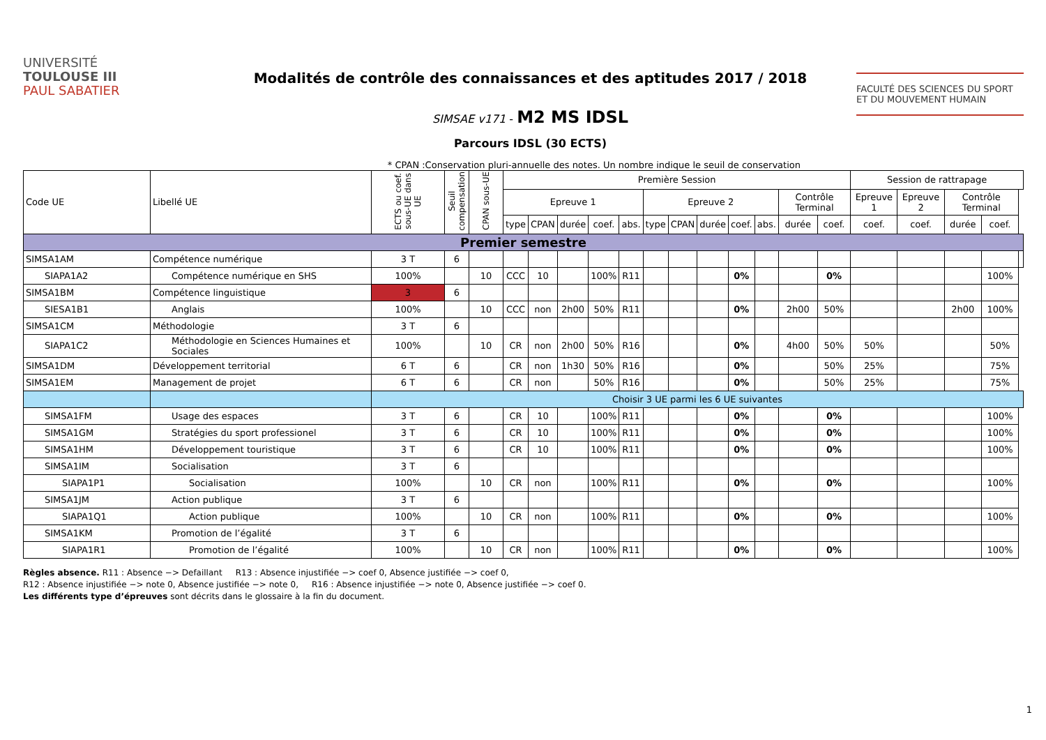UNIVERSITÉ
TOULOUSE III
PAUL SABATIER
Modalités de contrôle des connaissances et des aptitudes 2017 / 2018
SIMSAE v171 - M2 MS IDSL
Parcours IDSL (30 ECTS)
FACULTÉ DES SCIENCES DU SPORT
ET DU MOUVEMENT HUMAIN
* CPAN :Conservation pluri-annuelle des notes. Un nombre indique le seuil de conservation
| Code UE | Libellé UE | ECTS ou coef. sous-UE dans UE | Seuil compensation | CPAN sous-UE | Première Session | | | | | | | | | | | | Session de rattrapage | | | | |
| --- | --- | --- | --- | --- | --- | --- | --- | --- | --- | --- | --- | --- | --- | --- | --- | --- | --- | --- | --- | --- | --- |
| | | | | | Epreuve 1 | | | | | Epreuve 2 | | | | | Contrôle Terminal | | Epreuve 1 | Epreuve 2 | Contrôle Terminal | | |
| | | | | | type | CPAN | durée | coef. | abs. | type | CPAN | durée | coef. | abs. | durée | coef. | coef. | coef. | durée | coef. | |
| Premier semestre | | | | | | | | | | | | | | | | | | | | | |
| SIMSA1AM | Compétence numérique | 3 T | 6 | | | | | | | | | | | | | | | | | | |
| SIAPA1A2 | Compétence numérique en SHS | 100% | | 10 | CCC | 10 | | 100% | R11 | | | | 0% | | | 0% | | | | 100% | |
| SIMSA1BM | Compétence linguistique | 3 | 6 | | | | | | | | | | | | | | | | | | |
| SIESA1B1 | Anglais | 100% | | 10 | CCC | non | 2h00 | 50% | R11 | | | | 0% | | 2h00 | 50% | | | 2h00 | 100% | |
| SIMSA1CM | Méthodologie | 3 T | 6 | | | | | | | | | | | | | | | | | | |
| SIAPA1C2 | Méthodologie en Sciences Humaines et Sociales | 100% | | 10 | CR | non | 2h00 | 50% | R16 | | | | 0% | | 4h00 | 50% | 50% | | | 50% | |
| SIMSA1DM | Développement territorial | 6 T | 6 | | CR | non | 1h30 | 50% | R16 | | | | 0% | | | 50% | 25% | | | 75% | |
| SIMSA1EM | Management de projet | 6 T | 6 | | CR | non | | 50% | R16 | | | | 0% | | | 50% | 25% | | | 75% | |
| | | Choisir 3 UE parmi les 6 UE suivantes | | | | | | | | | | | | | | | | | | | |
| SIMSA1FM | Usage des espaces | 3 T | 6 | | CR | 10 | | 100% | R11 | | | | 0% | | | 0% | | | | 100% | |
| SIMSA1GM | Stratégies du sport professionel | 3 T | 6 | | CR | 10 | | 100% | R11 | | | | 0% | | | 0% | | | | 100% | |
| SIMSA1HM | Développement touristique | 3 T | 6 | | CR | 10 | | 100% | R11 | | | | 0% | | | 0% | | | | 100% | |
| SIMSA1IM | Socialisation | 3 T | 6 | | | | | | | | | | | | | | | | | | |
| SIAPA1P1 | Socialisation | 100% | | 10 | CR | non | | 100% | R11 | | | | 0% | | | 0% | | | | 100% | |
| SIMSA1JM | Action publique | 3 T | 6 | | | | | | | | | | | | | | | | | | |
| SIAPA1Q1 | Action publique | 100% | | 10 | CR | non | | 100% | R11 | | | | 0% | | | 0% | | | | 100% | |
| SIMSA1KM | Promotion de l’égalité | 3 T | 6 | | | | | | | | | | | | | | | | | | |
| SIAPA1R1 | Promotion de l’égalité | 100% | | 10 | CR | non | | 100% | R11 | | | | 0% | | | 0% | | | | 100% | |
Règles absence. R11 : Absence −> Defaillant R13 : Absence injustifiée −> coef 0, Absence justifiée −> coef 0,
R12 : Absence injustifiée −> note 0, Absence justifiée −> note 0, R16 : Absence injustifiée −> note 0, Absence justifiée −> coef 0.
Les différents type d’épreuves sont décrits dans le glossaire à la fin du document.
1